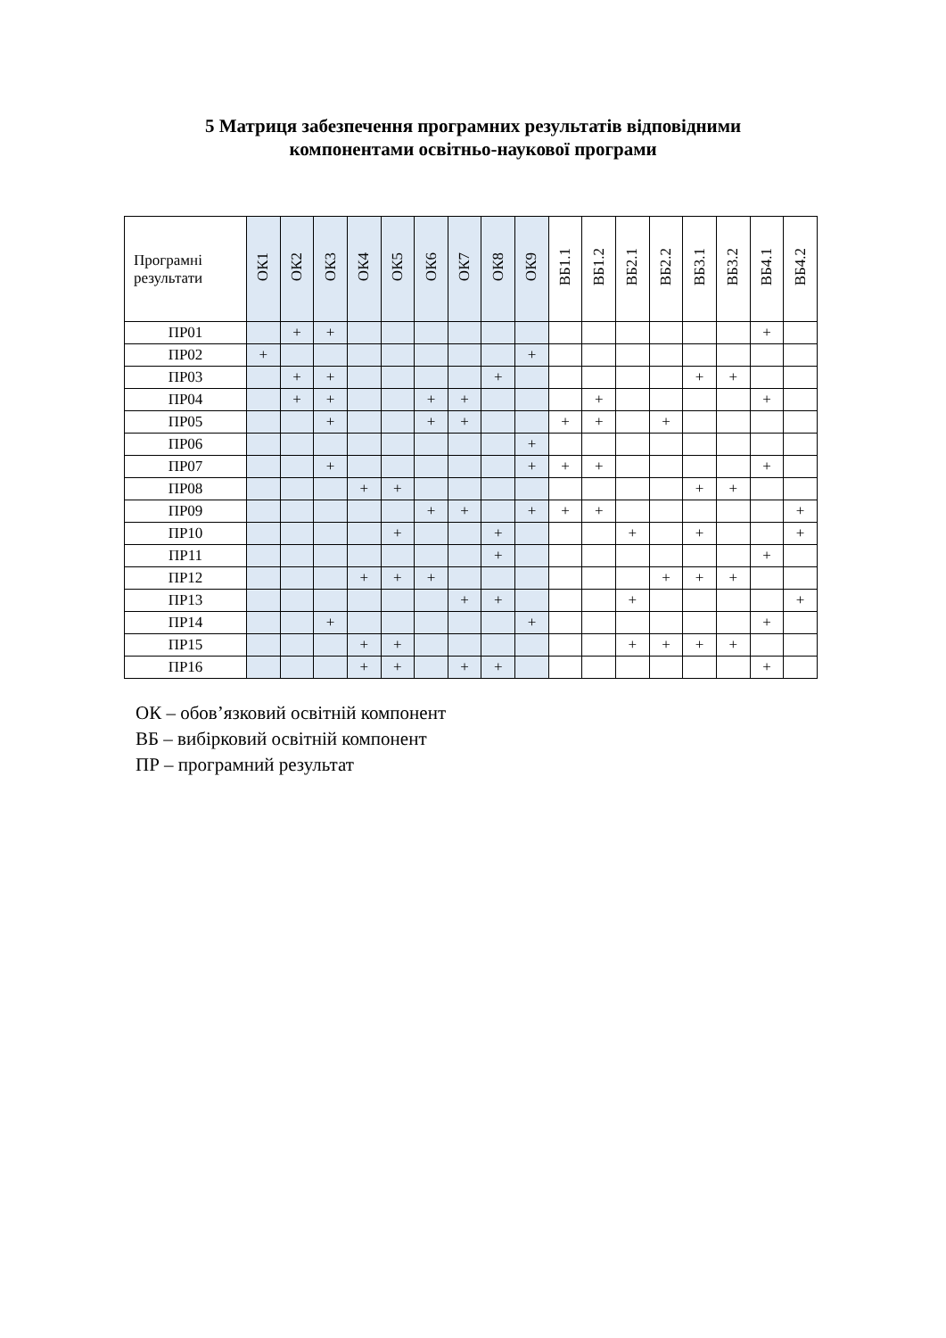5 Матриця забезпечення програмних результатів відповідними
компонентами освітньо-наукової програми
| Програмні результати | ОК1 | ОК2 | ОК3 | ОК4 | ОК5 | ОК6 | ОК7 | ОК8 | ОК9 | ВБ1.1 | ВБ1.2 | ВБ2.1 | ВБ2.2 | ВБ3.1 | ВБ3.2 | ВБ4.1 | ВБ4.2 |
| --- | --- | --- | --- | --- | --- | --- | --- | --- | --- | --- | --- | --- | --- | --- | --- | --- | --- |
| ПР01 | | + | + | | | | | | | | | | | | | + | |
| ПР02 | + | | | | | | | | + | | | | | | | | |
| ПР03 | | + | + | | | | | + | | | | | | + | + | | |
| ПР04 | | + | + | | | + | + | | | | + | | | | | + | |
| ПР05 | | | + | | | + | + | | | + | + | | + | | | | |
| ПР06 | | | | | | | | | + | | | | | | | | |
| ПР07 | | | + | | | | | | + | + | + | | | | | + | |
| ПР08 | | | | + | + | | | | | | | | | + | + | | |
| ПР09 | | | | | | + | + | | + | + | + | | | | | | + |
| ПР10 | | | | | + | | | + | | | | + | | + | | | + |
| ПР11 | | | | | | | | + | | | | | | | | + | |
| ПР12 | | | | + | + | + | | | | | | | + | + | + | | |
| ПР13 | | | | | | | + | + | | | | + | | | | | + |
| ПР14 | | | + | | | | | | + | | | | | | | + | |
| ПР15 | | | | + | + | | | | | | | + | + | + | + | | |
| ПР16 | | | | + | + | | + | + | | | | | | | | + | |
ОК – обов’язковий освітній компонент
ВБ – вибірковий освітній компонент
ПР – програмний результат